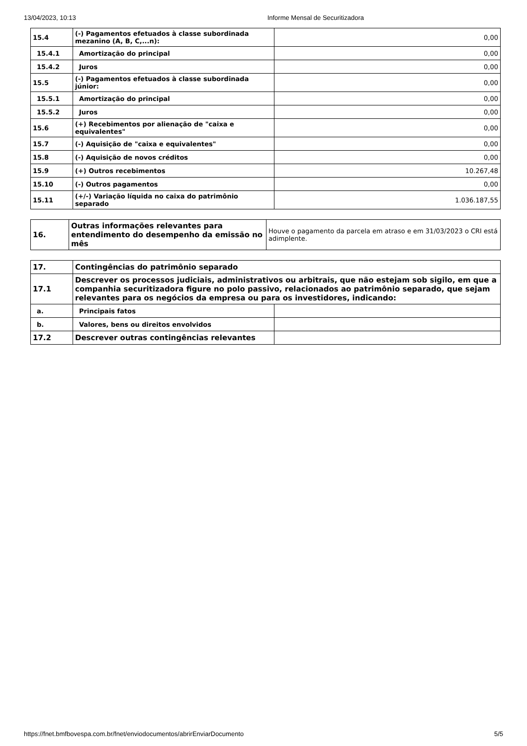13/04/2023, 10:13 Informe Mensal de Securitizadora
| 15.4 | (-) Pagamentos efetuados à classe subordinada mezanino (A, B, C,...n): | 0,00 |
| 15.4.1 | Amortização do principal | 0,00 |
| 15.4.2 | Juros | 0,00 |
| 15.5 | (-) Pagamentos efetuados à classe subordinada júnior: | 0,00 |
| 15.5.1 | Amortização do principal | 0,00 |
| 15.5.2 | Juros | 0,00 |
| 15.6 | (+) Recebimentos por alienação de "caixa e equivalentes" | 0,00 |
| 15.7 | (-) Aquisição de "caixa e equivalentes" | 0,00 |
| 15.8 | (-) Aquisição de novos créditos | 0,00 |
| 15.9 | (+) Outros recebimentos | 10.267,48 |
| 15.10 | (-) Outros pagamentos | 0,00 |
| 15.11 | (+/-) Variação líquida no caixa do patrimônio separado | 1.036.187,55 |
| 16. | Outras informações relevantes para entendimento do desempenho da emissão no mês | Houve o pagamento da parcela em atraso e em 31/03/2023 o CRI está adimplente. |
| 17. | Contingências do patrimônio separado | |
| 17.1 | Descrever os processos judiciais, administrativos ou arbitrais, que não estejam sob sigilo, em que a companhia securitizadora figure no polo passivo, relacionados ao patrimônio separado, que sejam relevantes para os negócios da empresa ou para os investidores, indicando: | |
| a. | Principais fatos | |
| b. | Valores, bens ou direitos envolvidos | |
| 17.2 | Descrever outras contingências relevantes | |
https://fnet.bmfbovespa.com.br/fnet/enviodocumentos/abrirEnviarDocumento 5/5